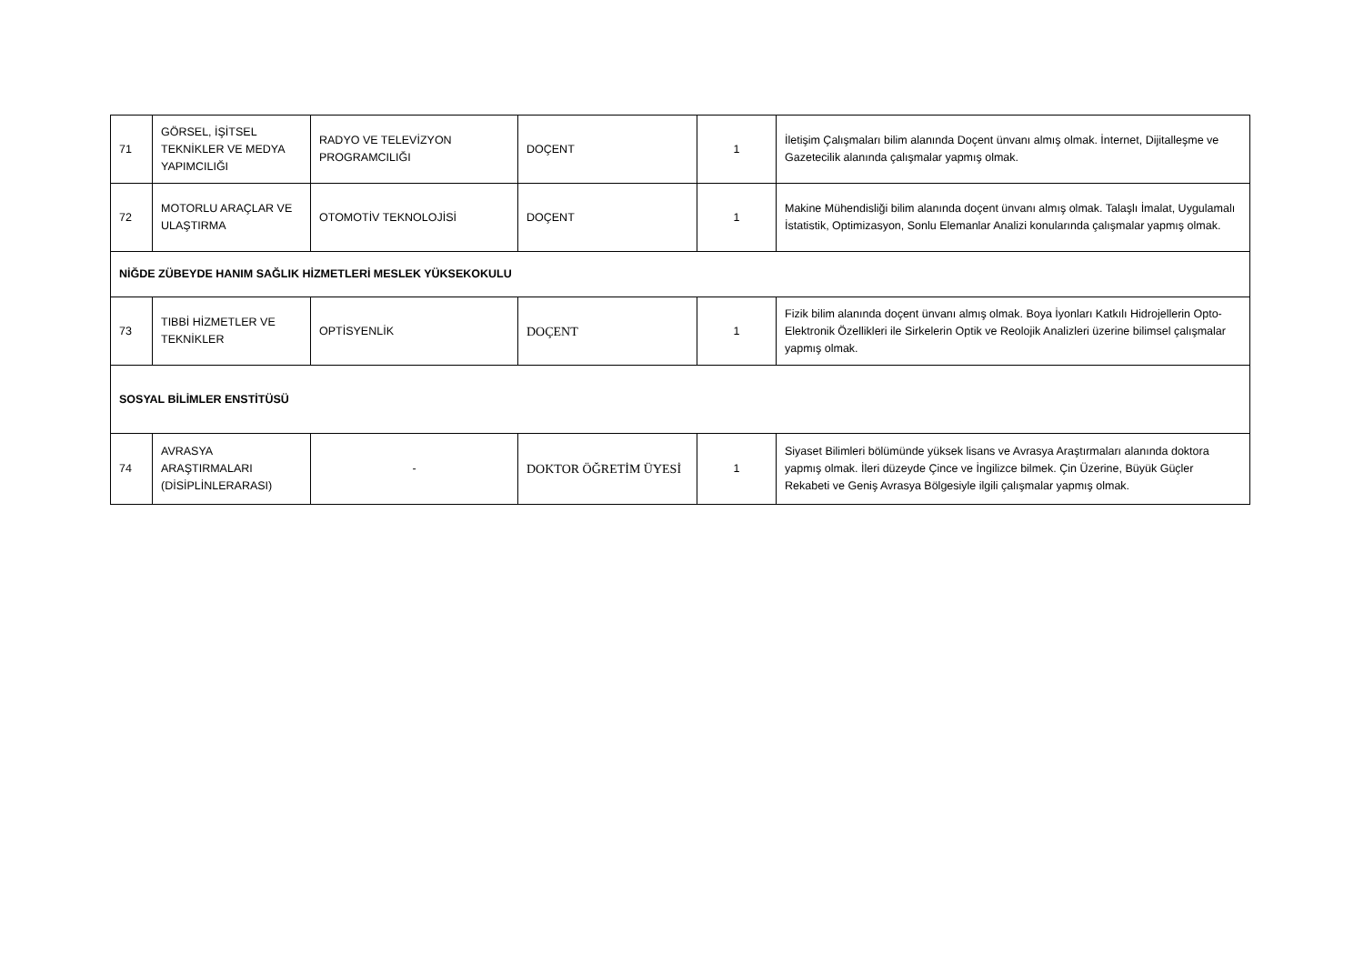| 71 | GÖRSEL, İŞİTSEL TEKNİKLER VE MEDYA YAPIMCILIĞI | RADYO VE TELEVİZYON PROGRAMCILIĞI | DOÇENT | 1 | İletişim Çalışmaları bilim alanında Doçent ünvanı almış olmak. İnternet, Dijitalleşme ve Gazetecilik alanında çalışmalar yapmış olmak. |
| 72 | MOTORLU ARAÇLAR VE ULAŞTIRMA | OTOMOTİV TEKNOLOJİSİ | DOÇENT | 1 | Makine Mühendisliği bilim alanında doçent ünvanı almış olmak. Talaşlı İmalat, Uygulamalı İstatistik, Optimizasyon, Sonlu Elemanlar Analizi konularında çalışmalar yapmış olmak. |
| NİĞDE ZÜBEYDE HANIM SAĞLIK HİZMETLERİ MESLEK YÜKSEKOKULU | | | | | |
| 73 | TIBBİ HİZMETLER VE TEKNİKLER | OPTİSYENLİK | DOÇENT | 1 | Fizik bilim alanında doçent ünvanı almış olmak. Boya İyonları Katkılı Hidrojellerin Opto-Elektronik Özellikleri ile Sirkelerin Optik ve Reolojik Analizleri üzerine bilimsel çalışmalar yapmış olmak. |
| SOSYAL BİLİMLER ENSTİTÜSÜ | | | | | |
| 74 | AVRASYA ARAŞTIRMALARI (DİSİPLİNLERARASI) | - | DOKTOR ÖĞRETİM ÜYESİ | 1 | Siyaset Bilimleri bölümünde yüksek lisans ve Avrasya Araştırmaları alanında doktora yapmış olmak. İleri düzeyde Çince ve İngilizce bilmek. Çin Üzerine, Büyük Güçler Rekabeti ve Geniş Avrasya Bölgesiyle ilgili çalışmalar yapmış olmak. |